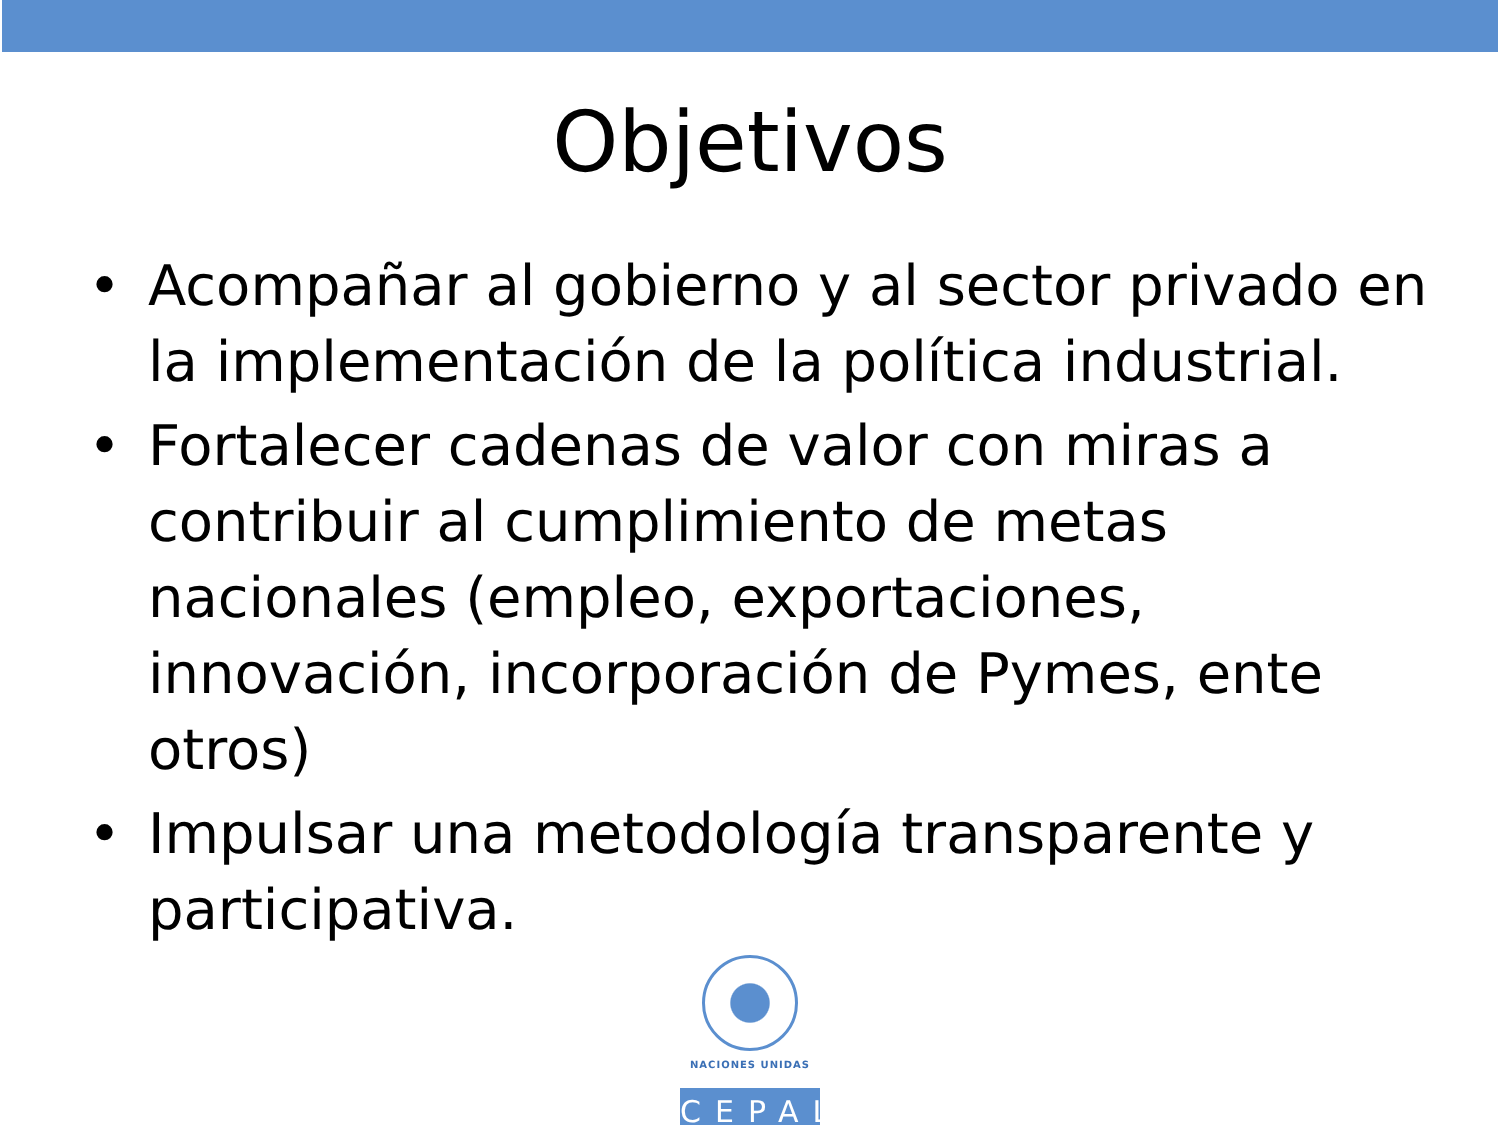Objetivos
• Acompañar al gobierno y al sector privado en la implementación de la política industrial.
• Fortalecer cadenas de valor con miras a contribuir al cumplimiento de metas nacionales (empleo, exportaciones, innovación, incorporación de Pymes, ente otros)
• Impulsar una metodología transparente y participativa.
NACIONES UNIDAS
CEPAL